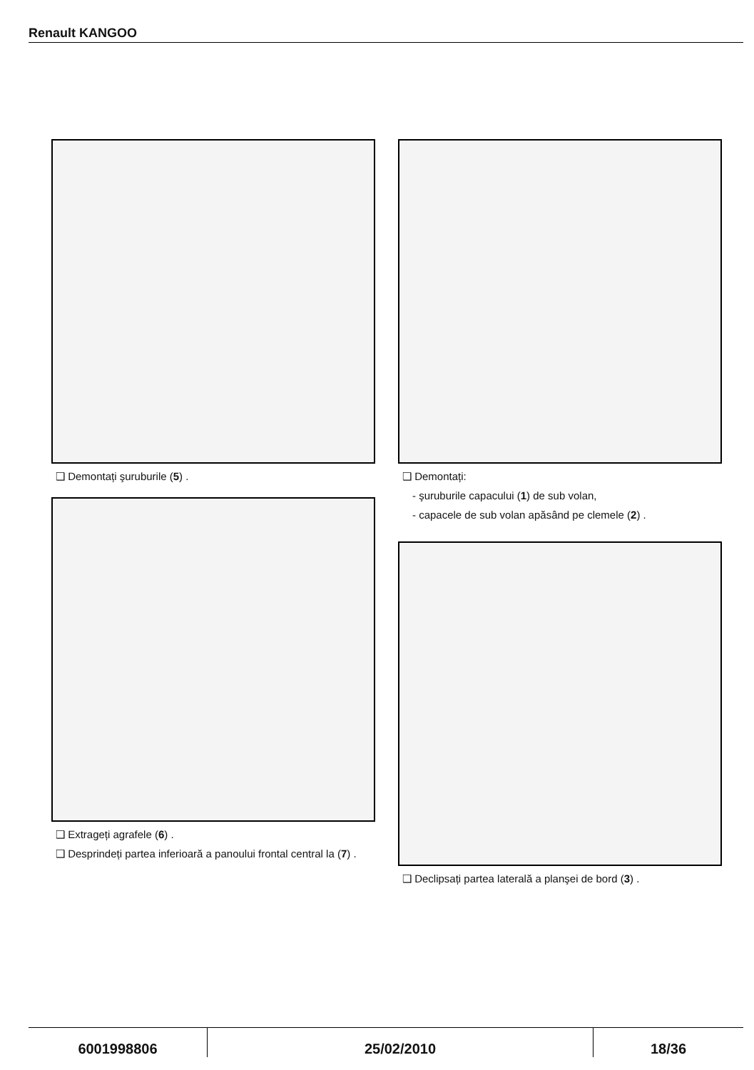Renault KANGOO
❑ Demontați şuruburile (5) .
❑ Extrageți agrafele (6) .
❑ Desprindeți partea inferioară a panoului frontal central la (7) .
❑ Demontați:
- şuruburile capacului (1) de sub volan,
- capacele de sub volan apăsând pe clemele (2) .
❑ Declipsați partea laterală a planşei de bord (3) .
6001998806 25/02/2010 18/36